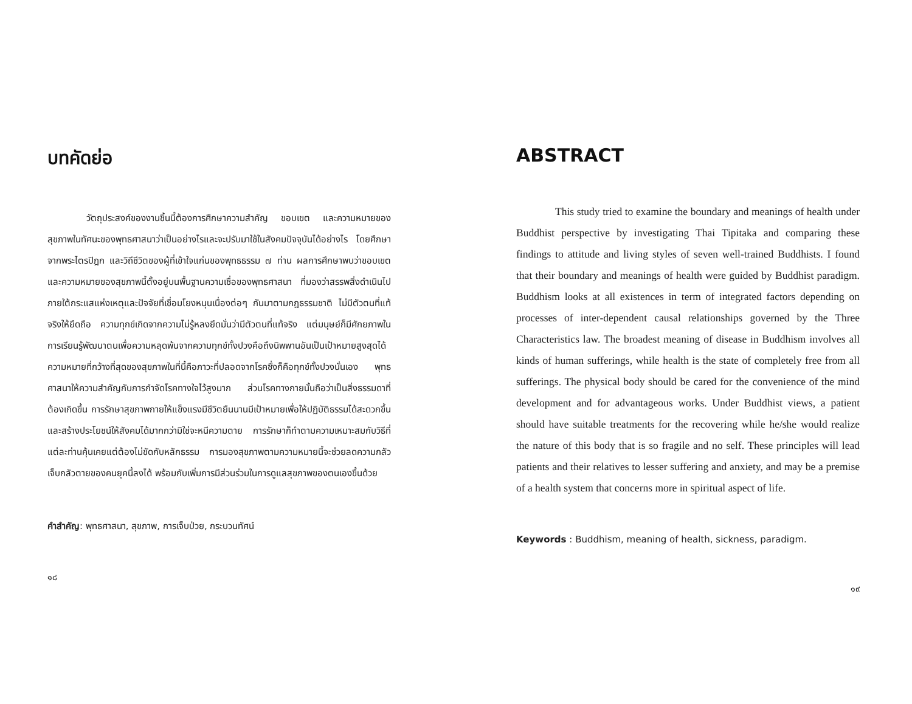บทคัดย่อ
วัตถุประสงค์ของงานชิ้นนี้ต้องการศึกษาความสำคัญ ขอบเขต และความหมายของสุขภาพในทัศนะของพุทธศาสนาว่าเป็นอย่างไรและจะปรับมาใช้ในสังคมปัจจุบันได้อย่างไร โดยศึกษาจากพระไตรปิฎก และวิถีชีวิตของผู้ที่เข้าใจแก่นของพุทธธรรม ๗ ท่าน ผลการศึกษาพบว่าขอบเขตและความหมายของสุขภาพนี้ตั้งอยู่บนพื้นฐานความเชื่อของพุทธศาสนา ที่มองว่าสรรพสิ่งดำเนินไปภายใต้กระแสแห่งเหตุและปัจจัยที่เชื่อมโยงหนุนเนื่องต่อๆ กันมาตามกฎธรรมชาติ ไม่มีตัวตนที่แท้จริงให้ยึดถือ ความทุกข์เกิดจากความไม่รู้หลงยึดมั่นว่ามีตัวตนที่แท้จริง แต่มนุษย์ก็มีศักยภาพในการเรียนรู้พัฒนาตนเพื่อความหลุดพ้นจากความทุกข์ทั้งปวงคือถึงนิพพานอันเป็นเป้าหมายสูงสุดได้ ความหมายที่กว้างที่สุดของสุขภาพในที่นี้คือภาวะที่ปลอดจากโรคซึ่งก็คือทุกข์ทั้งปวงนั่นเอง พุทธศาสนาให้ความสำคัญกับการกำจัดโรคทางใจไว้สูงมาก ส่วนโรคทางกายนั้นถือว่าเป็นสิ่งธรรมดาที่ต้องเกิดขึ้น การรักษาสุขภาพกายให้แข็งแรงมีชีวิตยืนนานมีเป้าหมายเพื่อให้ปฏิบัติธรรมได้สะดวกขึ้นและสร้างประโยชน์ให้สังคมได้มากกว่ามิใช่จะหนีความตาย การรักษาก็ทำตามความเหมาะสมกับวิธีที่แต่ละท่านคุ้นเคยแต่ต้องไม่ขัดกับหลักธรรม การมองสุขภาพตามความหมายนี้จะช่วยลดความกลัวเจ็บกลัวตายของคนยุคนี้ลงได้ พร้อมกับเพิ่มการมีส่วนร่วมในการดูแลสุขภาพของตนเองขึ้นด้วย
คำสำคัญ: พุทธศาสนา, สุขภาพ, การเจ็บป่วย, กระบวนทัศน์
๑๘
ABSTRACT
This study tried to examine the boundary and meanings of health under Buddhist perspective by investigating Thai Tipitaka and comparing these findings to attitude and living styles of seven well-trained Buddhists. I found that their boundary and meanings of health were guided by Buddhist paradigm. Buddhism looks at all existences in term of integrated factors depending on processes of inter-dependent causal relationships governed by the Three Characteristics law. The broadest meaning of disease in Buddhism involves all kinds of human sufferings, while health is the state of completely free from all sufferings. The physical body should be cared for the convenience of the mind development and for advantageous works. Under Buddhist views, a patient should have suitable treatments for the recovering while he/she would realize the nature of this body that is so fragile and no self. These principles will lead patients and their relatives to lesser suffering and anxiety, and may be a premise of a health system that concerns more in spiritual aspect of life.
Keywords : Buddhism, meaning of health, sickness, paradigm.
๑๙